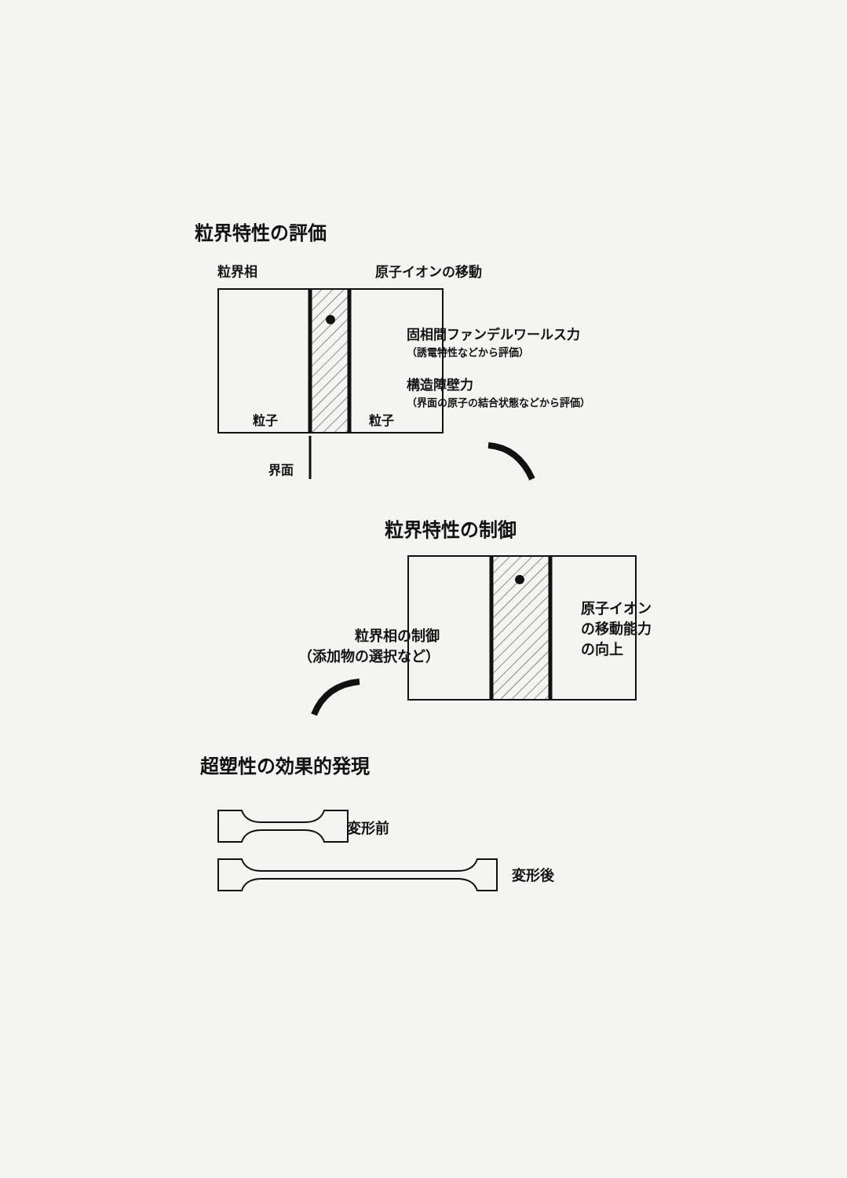粒界特性の評価
粒界相 原子イオンの移動
固相間ファンデルワールス力
（誘電特性などから評価）
構造障壁力
（界面の原子の結合状態などから評価）
粒子 粒子
界面
粒界特性の制御
粒界相の制御
（添加物の選択など）
原子イオン
の移動能力
の向上
超塑性の効果的発現
変形前
変形後